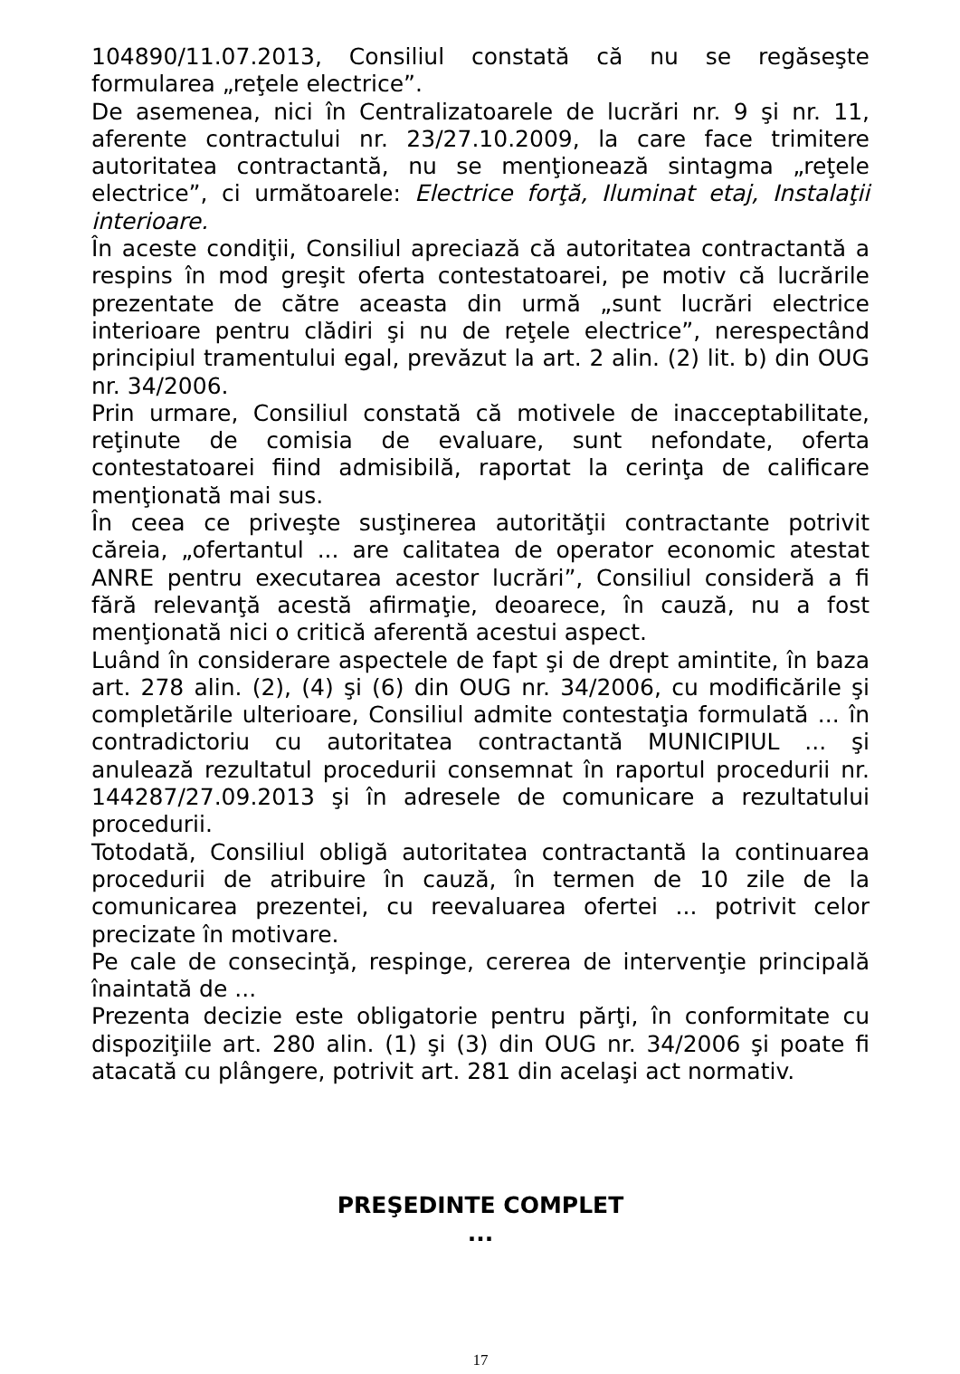104890/11.07.2013, Consiliul constată că nu se regăseşte formularea „reţele electrice”.
De asemenea, nici în Centralizatoarele de lucrări nr. 9 şi nr. 11, aferente contractului nr. 23/27.10.2009, la care face trimitere autoritatea contractantă, nu se menţionează sintagma „reţele electrice”, ci următoarele: Electrice forţă, Iluminat etaj, Instalaţii interioare.
În aceste condiţii, Consiliul apreciază că autoritatea contractantă a respins în mod greşit oferta contestatoarei, pe motiv că lucrările prezentate de către aceasta din urmă „sunt lucrări electrice interioare pentru clădiri şi nu de reţele electrice”, nerespectând principiul tramentului egal, prevăzut la art. 2 alin. (2) lit. b) din OUG nr. 34/2006.
Prin urmare, Consiliul constată că motivele de inacceptabilitate, reţinute de comisia de evaluare, sunt nefondate, oferta contestatoarei fiind admisibilă, raportat la cerinţa de calificare menţionată mai sus.
În ceea ce priveşte susţinerea autorităţii contractante potrivit căreia, „ofertantul ... are calitatea de operator economic atestat ANRE pentru executarea acestor lucrări”, Consiliul consideră a fi fără relevanţă acestă afirmaţie, deoarece, în cauză, nu a fost menţionată nici o critică aferentă acestui aspect.
Luând în considerare aspectele de fapt şi de drept amintite, în baza art. 278 alin. (2), (4) şi (6) din OUG nr. 34/2006, cu modificările şi completările ulterioare, Consiliul admite contestaţia formulată ... în contradictoriu cu autoritatea contractantă MUNICIPIUL ... şi anulează rezultatul procedurii consemnat în raportul procedurii nr. 144287/27.09.2013 şi în adresele de comunicare a rezultatului procedurii.
Totodată, Consiliul obligă autoritatea contractantă la continuarea procedurii de atribuire în cauză, în termen de 10 zile de la comunicarea prezentei, cu reevaluarea ofertei ... potrivit celor precizate în motivare.
Pe cale de consecinţă, respinge, cererea de intervenţie principală înaintată de ...
Prezenta decizie este obligatorie pentru părţi, în conformitate cu dispoziţiile art. 280 alin. (1) şi (3) din OUG nr. 34/2006 şi poate fi atacată cu plângere, potrivit art. 281 din acelaşi act normativ.
PREŞEDINTE COMPLET
...
17